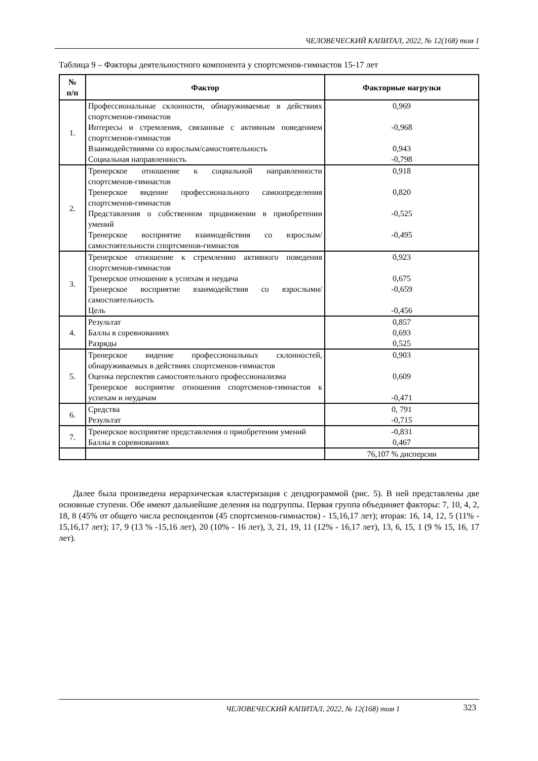ЧЕЛОВЕЧЕСКИЙ КАПИТАЛ, 2022, № 12(168) том 1
Таблица 9 – Факторы деятельностного компонента у спортсменов-гимнастов 15-17 лет
| № п/п | Фактор | Факторные нагрузки |
| --- | --- | --- |
| 1. | Профессиональные склонности, обнаруживаемые в действиях спортсменов-гимнастов Интересы и стремления, связанные с активным поведением спортсменов-гимнастов Взаимодействиями со взрослым/самостоятельность Социальная направленность | 0,969 -0,968 0,943 -0,798 |
| 2. | Тренерское отношение к социальной направленности спортсменов-гимнастов Тренерское видение профессионального самоопределения спортсменов-гимнастов Представления о собственном продвижении в приобретении умений Тренерское восприятие взаимодействия со взрослым/самостоятельности спортсменов-гимнастов | 0,918 0,820 -0,525 -0,495 |
| 3. | Тренерское отношение к стремлению активного поведения спортсменов-гимнастов Тренерское отношение к успехам и неудача Тренерское восприятие взаимодействия со взрослыми/самостоятельность Цель | 0,923 0,675 -0,659 -0,456 |
| 4. | Результат Баллы в соревнованиях Разряды | 0,857 0,693 0,525 |
| 5. | Тренерское видение профессиональных склонностей, обнаруживаемых в действиях спортсменов-гимнастов Оценка перспектив самостоятельного профессионализма Тренерское восприятие отношения спортсменов-гимнастов к успехам и неудачам | 0,903 0,609 -0,471 |
| 6. | Средства Результат | 0, 791 -0,715 |
| 7. | Тренерское восприятие представления о приобретении умений Баллы в соревнованиях | -0,831 0,467 |
| | | 76,107 % дисперсии |
Далее была произведена иерархическая кластеризация с дендрограммой (рис. 5). В ней представлены две основные ступени. Обе имеют дальнейшие деления на подгруппы. Первая группа объединяет факторы: 7, 10, 4, 2, 18, 8 (45% от общего числа респондентов (45 спортсменов-гимнастов) - 15,16,17 лет); вторая: 16, 14, 12, 5 (11% - 15,16,17 лет); 17, 9 (13 % -15,16 лет), 20 (10% - 16 лет), 3, 21, 19, 11 (12% - 16,17 лет), 13, 6, 15, 1 (9 % 15, 16, 17 лет).
ЧЕЛОВЕЧЕСКИЙ КАПИТАЛ, 2022, № 12(168) том 1 323